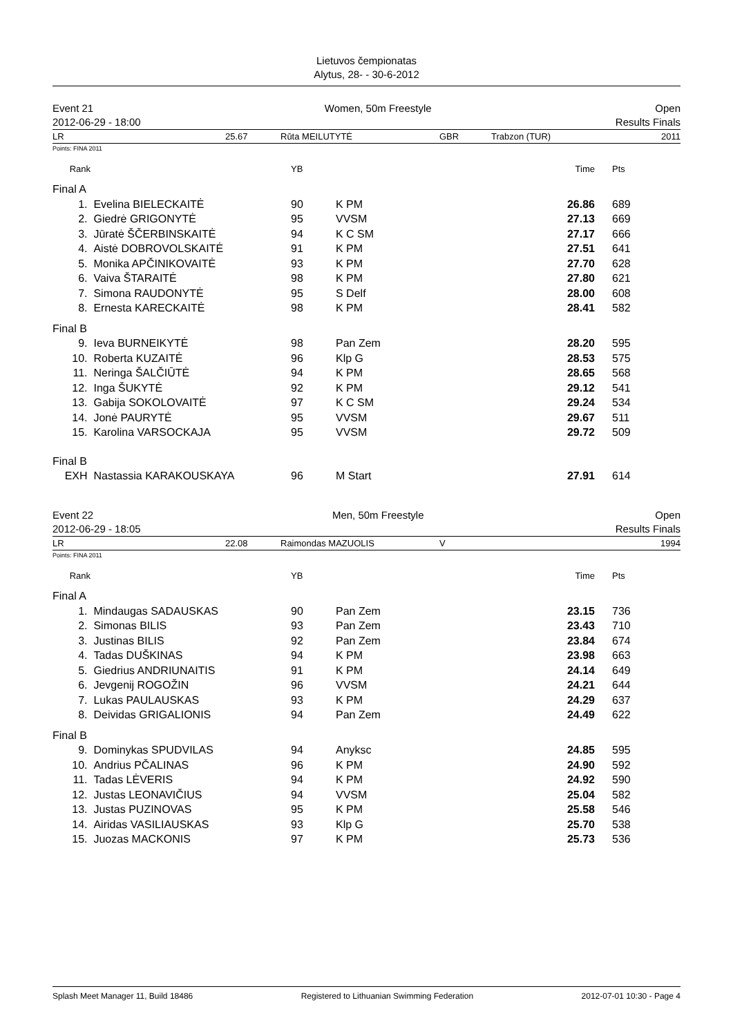Lietuvos čempionatas
Alytus, 28- - 30-6-2012
Event 21
2012-06-29 - 18:00
Women, 50m Freestyle Open
Results Finals
LR 25.67 Rūta MEILUTYTĖ GBR Trabzon (TUR) 2011
Points: FINA 2011
| Rank | | YB | | Time | Pts |
| --- | --- | --- | --- | --- | --- |
| Final A | | | | | |
| 1. | Evelina BIELECKAITĖ | 90 | K PM | 26.86 | 689 |
| 2. | Giedrė GRIGONYTĖ | 95 | VVSM | 27.13 | 669 |
| 3. | Jūratė ŠČERBINSKAITĖ | 94 | K C SM | 27.17 | 666 |
| 4. | Aistė DOBROVOLSKAITĖ | 91 | K PM | 27.51 | 641 |
| 5. | Monika APČINIKOVAITĖ | 93 | K PM | 27.70 | 628 |
| 6. | Vaiva ŠTARAITĖ | 98 | K PM | 27.80 | 621 |
| 7. | Simona RAUDONYTĖ | 95 | S Delf | 28.00 | 608 |
| 8. | Ernesta KARECKAITĖ | 98 | K PM | 28.41 | 582 |
| Final B | | | | | |
| 9. | Ieva BURNEIKYTĖ | 98 | Pan Zem | 28.20 | 595 |
| 10. | Roberta KUZAITĖ | 96 | Klp G | 28.53 | 575 |
| 11. | Neringa ŠALČIŪTĖ | 94 | K PM | 28.65 | 568 |
| 12. | Inga ŠUKYTĖ | 92 | K PM | 29.12 | 541 |
| 13. | Gabija SOKOLOVAITĖ | 97 | K C SM | 29.24 | 534 |
| 14. | Jonė PAURYTĖ | 95 | VVSM | 29.67 | 511 |
| 15. | Karolina VARSOCKAJA | 95 | VVSM | 29.72 | 509 |
| Final B | | | | | |
| EXH | Nastassia KARAKOUSKAYA | 96 | M Start | 27.91 | 614 |
Event 22
2012-06-29 - 18:05
Men, 50m Freestyle Open
Results Finals
LR 22.08 Raimondas MAZUOLIS V 1994
Points: FINA 2011
| Rank | | YB | | Time | Pts |
| --- | --- | --- | --- | --- | --- |
| Final A | | | | | |
| 1. | Mindaugas SADAUSKAS | 90 | Pan Zem | 23.15 | 736 |
| 2. | Simonas BILIS | 93 | Pan Zem | 23.43 | 710 |
| 3. | Justinas BILIS | 92 | Pan Zem | 23.84 | 674 |
| 4. | Tadas DUŠKINAS | 94 | K PM | 23.98 | 663 |
| 5. | Giedrius ANDRIUNAITIS | 91 | K PM | 24.14 | 649 |
| 6. | Jevgenij ROGOŽIN | 96 | VVSM | 24.21 | 644 |
| 7. | Lukas PAULAUSKAS | 93 | K PM | 24.29 | 637 |
| 8. | Deividas GRIGALIONIS | 94 | Pan Zem | 24.49 | 622 |
| Final B | | | | | |
| 9. | Dominykas SPUDVILAS | 94 | Anyksc | 24.85 | 595 |
| 10. | Andrius PČALINAS | 96 | K PM | 24.90 | 592 |
| 11. | Tadas LĖVERIS | 94 | K PM | 24.92 | 590 |
| 12. | Justas LEONAVIČIUS | 94 | VVSM | 25.04 | 582 |
| 13. | Justas PUZINOVAS | 95 | K PM | 25.58 | 546 |
| 14. | Airidas VASILIAUSKAS | 93 | Klp G | 25.70 | 538 |
| 15. | Juozas MACKONIS | 97 | K PM | 25.73 | 536 |
Splash Meet Manager 11, Build 18486 Registered to Lithuanian Swimming Federation 2012-07-01 10:30 - Page 4